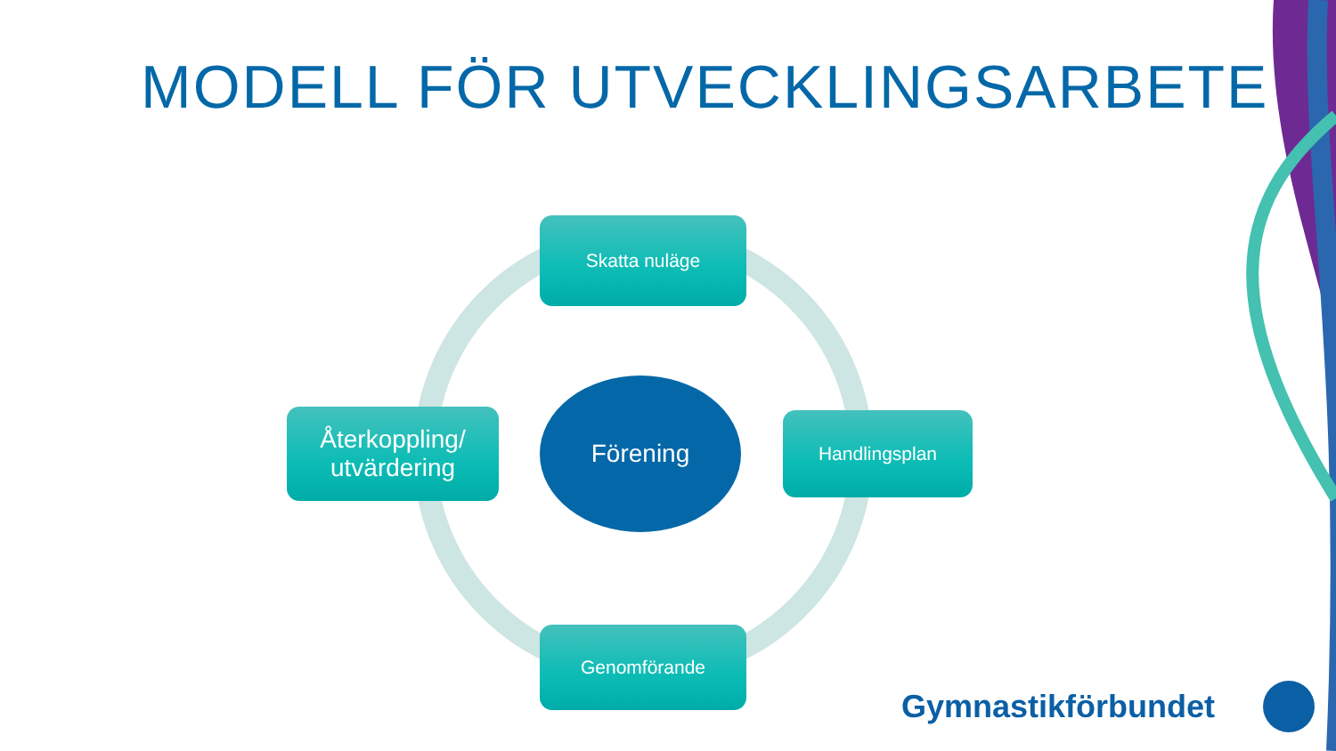MODELL FÖR UTVECKLINGSARBETE
Skatta nuläge
Återkoppling/
utvärdering
Förening
Handlingsplan
Genomförande
Gymnastikförbundet